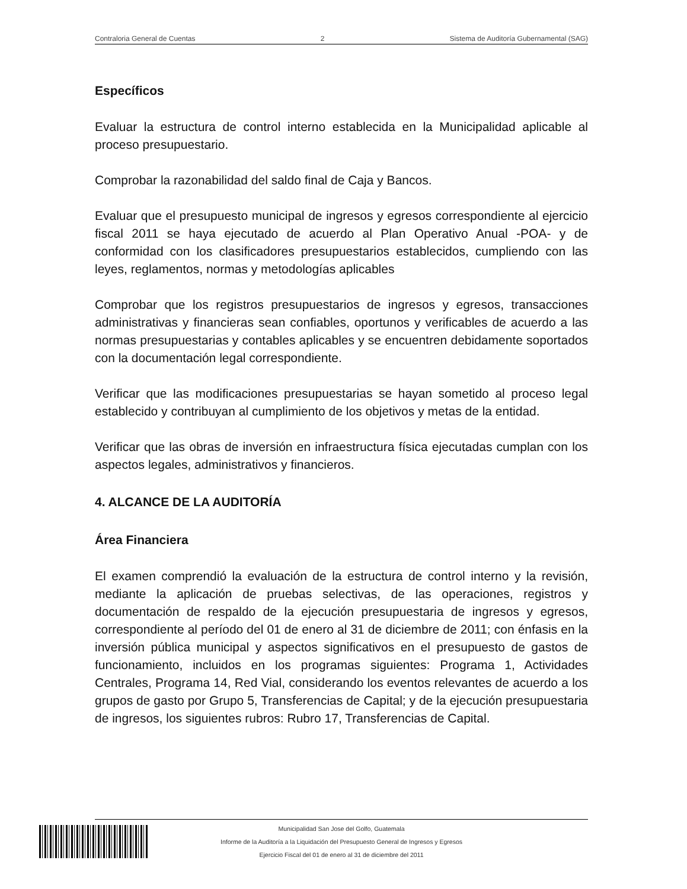Contraloria General de Cuentas 2 Sistema de Auditoría Gubernamental (SAG)
Específicos
Evaluar la estructura de control interno establecida en la Municipalidad aplicable al proceso presupuestario.
Comprobar la razonabilidad del saldo final de Caja y Bancos.
Evaluar que el presupuesto municipal de ingresos y egresos correspondiente al ejercicio fiscal 2011 se haya ejecutado de acuerdo al Plan Operativo Anual -POA- y de conformidad con los clasificadores presupuestarios establecidos, cumpliendo con las leyes, reglamentos, normas y metodologías aplicables
Comprobar que los registros presupuestarios de ingresos y egresos, transacciones administrativas y financieras sean confiables, oportunos y verificables de acuerdo a las normas presupuestarias y contables aplicables y se encuentren debidamente soportados con la documentación legal correspondiente.
Verificar que las modificaciones presupuestarias se hayan sometido al proceso legal establecido y contribuyan al cumplimiento de los objetivos y metas de la entidad.
Verificar que las obras de inversión en infraestructura física ejecutadas cumplan con los aspectos legales, administrativos y financieros.
4. ALCANCE DE LA AUDITORÍA
Área Financiera
El examen comprendió la evaluación de la estructura de control interno y la revisión, mediante la aplicación de pruebas selectivas, de las operaciones, registros y documentación de respaldo de la ejecución presupuestaria de ingresos y egresos, correspondiente al período del 01 de enero al 31 de diciembre de 2011; con énfasis en la inversión pública municipal y aspectos significativos en el presupuesto de gastos de funcionamiento, incluidos en los programas siguientes: Programa 1, Actividades Centrales, Programa 14, Red Vial, considerando los eventos relevantes de acuerdo a los grupos de gasto por Grupo 5, Transferencias de Capital; y de la ejecución presupuestaria de ingresos, los siguientes rubros: Rubro 17, Transferencias de Capital.
Municipalidad San Jose del Golfo, Guatemala
Informe de la Auditoría a la Liquidación del Presupuesto General de Ingresos y Egresos
Ejercicio Fiscal del 01 de enero al 31 de diciembre del 2011